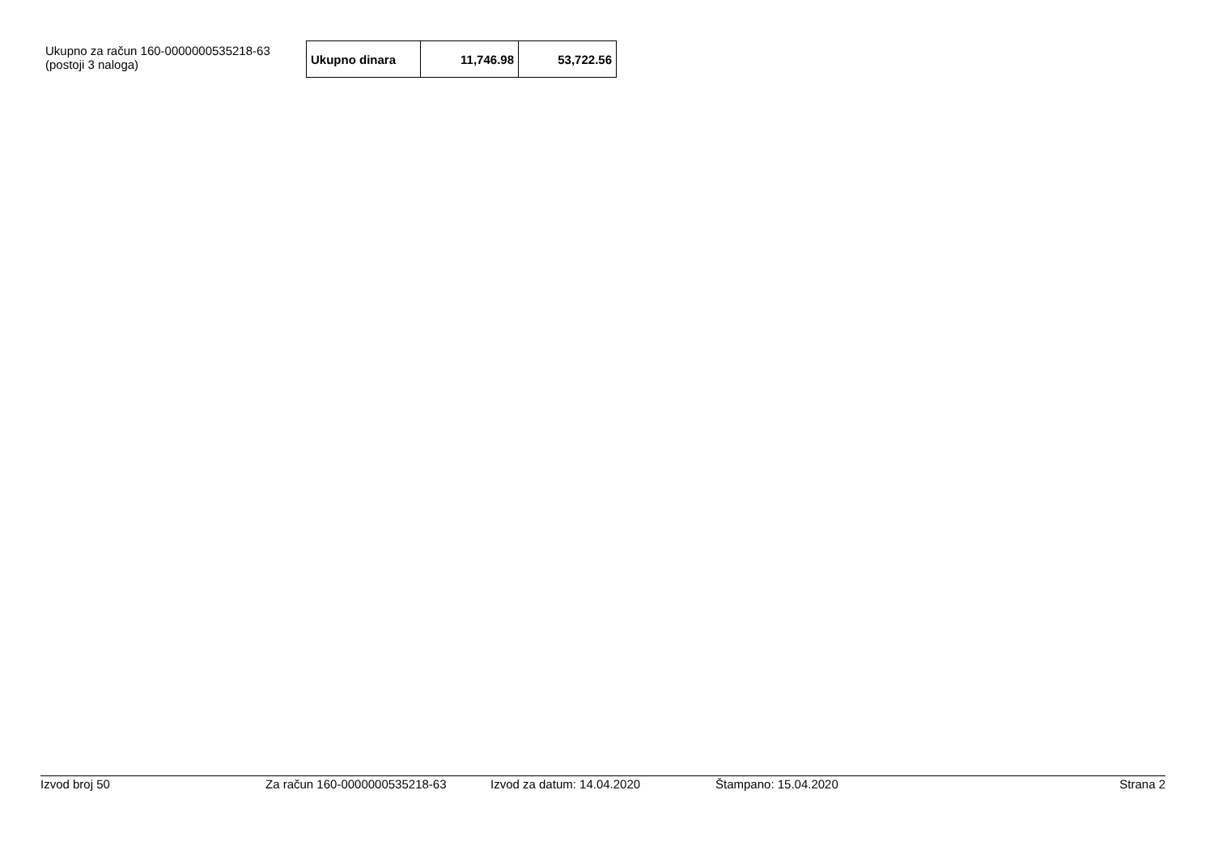Ukupno za račun 160-0000000535218-63
(postoji 3 naloga)
| Ukupno dinara | 11,746.98 | 53,722.56 |
Izvod broj 50 Za račun 160-0000000535218-63 Izvod za datum: 14.04.2020 Štampano: 15.04.2020 Strana 2